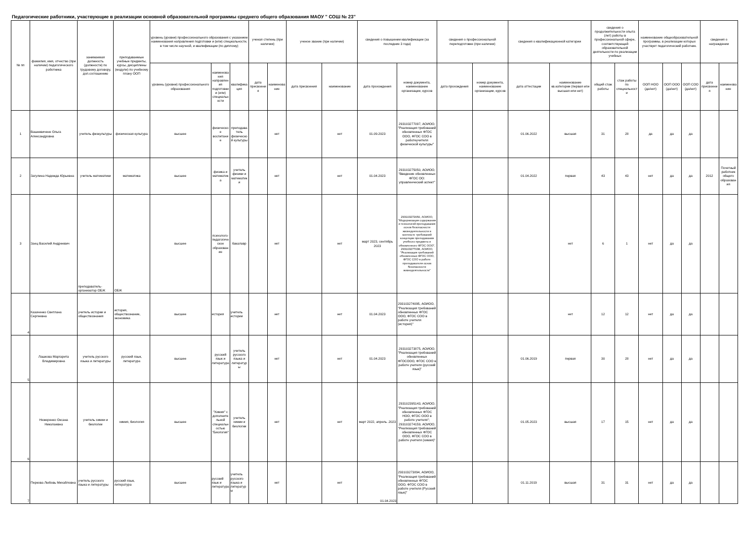Педагогические работники, участвующие в реализации основной образовательной программы среднего общего образования МАОУ " СОШ № 23"
| № пп | фамилия, имя, отчество (при наличии) педагогического работника | занимаемая должность (должности) по трудовому договору, доп.соглашению | преподаваемые учебные предметы, курсы, дисциплины (модули) по учебному плану ООП | уровень (уровни) профессионального образования с указанием наименования направления подготовки и (или) специальности, в том числе научной, и квалификации (по диплому) | | | ученая степень (при наличии) | | ученое звание (при наличии) | | сведения о повышении квалификации (за последние 3 года) | | сведения о профессиональной переподготовке (при наличии) | | сведения о квалификационной категории | | сведения о продолжительности опыта (лет) работы в профессиональной сфере, соответствующей образовательной деятельности по реализации учебных | | наименование общеобразовательной программы, в реализации которых участвует педагогический работник. | | | сведения о награждении | |
| --- | --- | --- | --- | --- | --- | --- | --- | --- | --- | --- | --- | --- | --- | --- | --- | --- | --- | --- | --- | --- | --- | --- | --- |
| | | | | уровень (уровни) профессионального образования | наименования направления подготовки и (или) специальности | квалификация | дата присвоения | наименование | дата присвоения | наименование | дата прохождения | номер документа, наименование организации, курсов | дата прохождения | номер документа, наименование организации, курсов | дата аттестации | наименование кв.категории (первая или высшая или нет) | общий стаж работы | стаж работы по специальности | ООП НОО (да/нет) | ООП ООО (да/нет) | ООП СОО (да/нет) | дата присвоения | наименование |
| 1 | Вашкевичене Ольга Александровна | учитель физкультуры | физическая культура | высшее | физическое воспитание | преподаватель физической культуры | | нет | | нет | 01.09.2023 | 293103277097, АОИОО, "Реализация требований обновленных ФГОС ООО, ФГОС СОО в работеучителя физической культуры" | | | 01.06.2022 | высшая | 31 | 28 | да | да | да | | |
| 2 | Загулина Надежда Юрьевна | учитель математики | математика | высшее | физика и математика | учитель физики и математики | | нет | | нет | 01.04.2023 | 293103275050, АОИОО, "Введение обновленных ФГОС ОО: управленческий аспект" | | | 01.04.2022 | первая | 43 | 43 | нет | да | да | 2012 | Почетный работник общего образования |
| 3 | Заец Василий Андреевич | преподаватель-организатор ОБЖ | ОБЖ | высшее | психолого-педагогическое образование | бакалавр | | нет | | нет | март 2023, сентябрь 2023 | 293103272650, АОИОО, "Модернизация содержания и технологий преподавания основ безопасности жизнедеятельности в контексте требований концепции преподавания учебного предмета и обновленного ФГОС ООО", 293103277038, АОИОО, "Реализация требований обновленных ФГОС ООО, ФГОС СОО в работе преподавателя основ безопасности жизнедеятельности" | | | | нет | 6 | 1 | нет | да | да | | |
| 4 | Казаченко Светлана Сергеевна | учитель истории и обществознания | история, обществознание, экономика | высшее | история | учитель истории | | нет | | нет | 01.04.2023 | 293103274095, АОИОО, "Реализация требований обновленных ФГОС ООО, ФГОС СОО в работе учителя (история)" | | | | нет | 12 | 12 | нет | да | да | | |
| 5 | Лашкова Маргарита Владимировна | учитель русского языка и литературы | русский язык, литература | высшее | русский язык и литература | учитель русского языка и литературы | | нет | | нет | 01.04.2023 | 293103273875, АОИОО, "Реализация требований обновленных ФГОСООО, ФГОС СОО в работе учителя (русский язык)" | | | 01.06.2019 | первая | 30 | 28 | нет | да | да | | |
| 6 | Нежеренко Оксана Николаевна | учитель химии и биологии | химия, биология | высшее | "Химия" с дополнительной специальностью "Биология" | учитель химии и биологии | | нет | | нет | март 2022, апрель .2023 | 293102395143, АОИОО, "Реализация требований обновленных ФГОС НОО, ФГОС ООО в работе учителя"; 293103274159, АОИОО, "Реализация требований обновленных ФГОС ООО, ФГОС СОО в работе учителя (химия)" | | | 01.05.2023 | высшая | 17 | 15 | нет | да | да | | |
| 7 | Перкова Любовь Михайловна | учитель русского языка и литературы | русский язык, литература | высшее | русский язык и литература | учитель русского языка и литературы | | нет | | нет | 01.04.2023 | 293103273894, АОИОО, "Реализация требований обновленных ФГОС ООО, ФГОС СОО в работе учителя (Русский язык)" | | | 01.11.2019 | высшая | 31 | 31 | нет | да | да | | |